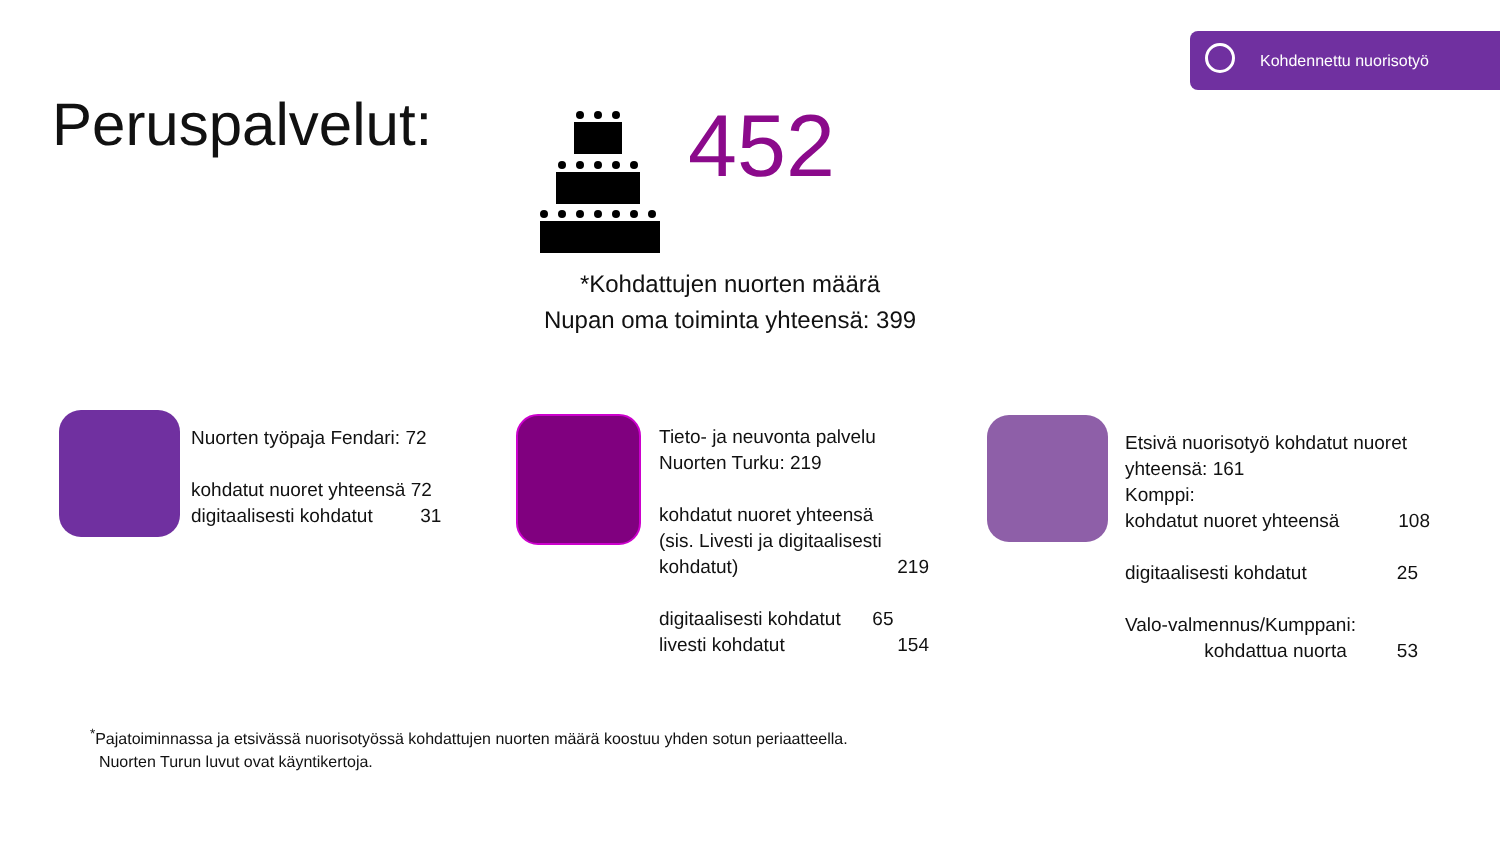Kohdennettu nuorisotyö
Peruspalvelut: 452
*Kohdattujen nuorten määrä
Nupan oma toiminta yhteensä: 399
Nuorten työpaja Fendari: 72
kohdatut nuoret yhteensä 72
digitaalisesti kohdatut 31
Tieto- ja neuvonta palvelu
Nuorten Turku: 219
kohdatut nuoret yhteensä
(sis. Livesti ja digitaalisesti
kohdatut) 219
digitaalisesti kohdatut 65
livesti kohdatut 154
Etsivä nuorisotyö kohdatut nuoret
yhteensä: 161
Komppi:
kohdatut nuoret yhteensä 108
digitaalisesti kohdatut 25
Valo-valmennus/Kumppani:
kohdattua nuorta 53
<sup>*</sup> Pajatoiminnassa ja etsivässä nuorisotyössä kohdattujen nuorten määrä koostuu yhden sotun periaatteella.
Nuorten Turun luvut ovat käyntikertoja.